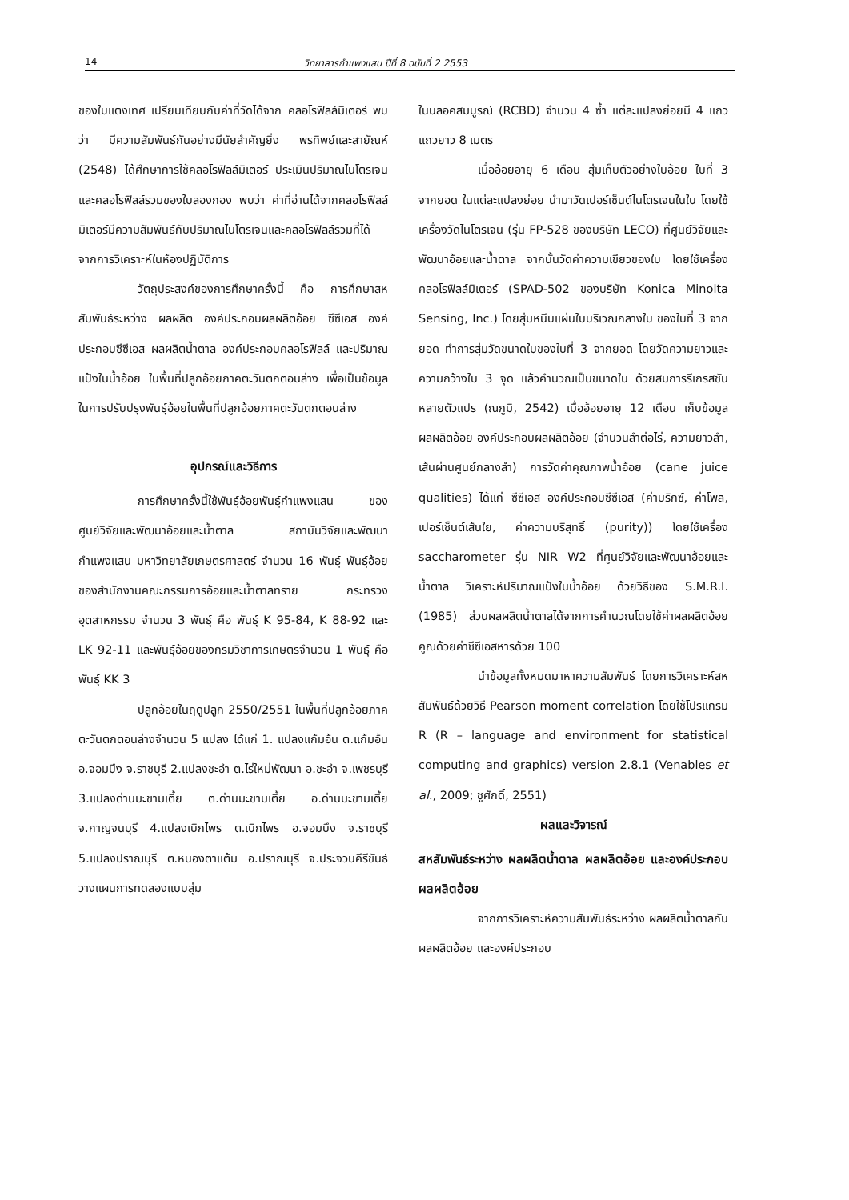14 วิทยาสารกำแพงแสน ปีที่ 8 ฉบับที่ 2 2553
ของใบแตงเทศ เปรียบเทียบกับค่าที่วัดได้จาก คลอโรฟิลล์มิเตอร์ พบว่า มีความสัมพันธ์กันอย่างมีนัยสำคัญยิ่ง พรทิพย์และสายัณห์ (2548) ได้ศึกษาการใช้คลอโรฟิลล์มิเตอร์ ประเมินปริมาณไนโตรเจนและคลอโรฟิลล์รวมของใบลองกอง พบว่า ค่าที่อ่านได้จากคลอโรฟิลล์มิเตอร์มีความสัมพันธ์กับปริมาณไนโตรเจนและคลอโรฟิลล์รวมที่ได้จากการวิเคราะห์ในห้องปฏิบัติการ
วัตถุประสงค์ของการศึกษาครั้งนี้ คือ การศึกษาสหสัมพันธ์ระหว่าง ผลผลิต องค์ประกอบผลผลิตอ้อย ซีซีเอส องค์ประกอบซีซีเอส ผลผลิตน้ำตาล องค์ประกอบคลอโรฟิลล์ และปริมาณแป้งในน้ำอ้อย ในพื้นที่ปลูกอ้อยภาคตะวันตกตอนล่าง เพื่อเป็นข้อมูลในการปรับปรุงพันธุ์อ้อยในพื้นที่ปลูกอ้อยภาคตะวันตกตอนล่าง
อุปกรณ์และวิธีการ
การศึกษาครั้งนี้ใช้พันธุ์อ้อยพันธุ์กำแพงแสน ของศูนย์วิจัยและพัฒนาอ้อยและน้ำตาล สถาบันวิจัยและพัฒนา กำแพงแสน มหาวิทยาลัยเกษตรศาสตร์ จำนวน 16 พันธุ์ พันธุ์อ้อยของสำนักงานคณะกรรมการอ้อยและน้ำตาลทราย กระทรวงอุตสาหกรรม จำนวน 3 พันธุ์ คือ พันธุ์ K 95-84, K 88-92 และ LK 92-11 และพันธุ์อ้อยของกรมวิชาการเกษตรจำนวน 1 พันธุ์ คือ พันธุ์ KK 3
ปลูกอ้อยในฤดูปลูก 2550/2551 ในพื้นที่ปลูกอ้อยภาคตะวันตกตอนล่างจำนวน 5 แปลง ได้แก่ 1. แปลงแก้มอ้น ต.แก้มอ้น อ.จอมบึง จ.ราชบุรี 2.แปลงชะอำ ต.ไร่ใหม่พัฒนา อ.ชะอำ จ.เพชรบุรี 3.แปลงด่านมะขามเตี้ย ต.ด่านมะขามเตี้ย อ.ด่านมะขามเตี้ย จ.กาญจนบุรี 4.แปลงเบิกไพร ต.เบิกไพร อ.จอมบึง จ.ราชบุรี 5.แปลงปราณบุรี ต.หนองตาแต้ม อ.ปราณบุรี จ.ประจวบคีรีขันธ์ วางแผนการทดลองแบบสุ่ม
ในบลอคสมบูรณ์ (RCBD) จำนวน 4 ซ้ำ แต่ละแปลงย่อยมี 4 แถว แถวยาว 8 เมตร
เมื่ออ้อยอายุ 6 เดือน สุ่มเก็บตัวอย่างใบอ้อย ใบที่ 3 จากยอด ในแต่ละแปลงย่อย นำมาวัดเปอร์เซ็นต์ไนโตรเจนในใบ โดยใช้เครื่องวัดไนโตรเจน (รุ่น FP-528 ของบริษัท LECO) ที่ศูนย์วิจัยและพัฒนาอ้อยและน้ำตาล จากนั้นวัดค่าความเขียวของใบ โดยใช้เครื่องคลอโรฟิลล์มิเตอร์ (SPAD-502 ของบริษัท Konica Minolta Sensing, Inc.) โดยสุ่มหนีบแผ่นใบบริเวณกลางใบ ของใบที่ 3 จากยอด ทำการสุ่มวัดขนาดใบของใบที่ 3 จากยอด โดยวัดความยาวและความกว้างใบ 3 จุด แล้วคำนวณเป็นขนาดใบ ด้วยสมการรีเกรสชันหลายตัวแปร (ณภูมิ, 2542) เมื่ออ้อยอายุ 12 เดือน เก็บข้อมูลผลผลิตอ้อย องค์ประกอบผลผลิตอ้อย (จำนวนลำต่อไร่, ความยาวลำ, เส้นผ่านศูนย์กลางลำ) การวัดค่าคุณภาพน้ำอ้อย (cane juice qualities) ได้แก่ ซีซีเอส องค์ประกอบซีซีเอส (ค่าบริกซ์, ค่าโพล, เปอร์เซ็นต์เส้นใย, ค่าความบริสุทธิ์ (purity)) โดยใช้เครื่อง saccharometer รุ่น NIR W2 ที่ศูนย์วิจัยและพัฒนาอ้อยและน้ำตาล วิเคราะห์ปริมาณแป้งในน้ำอ้อย ด้วยวิธีของ S.M.R.I. (1985) ส่วนผลผลิตน้ำตาลได้จากการคำนวณโดยใช้ค่าผลผลิตอ้อยคูณด้วยค่าซีซีเอสหารด้วย 100
นำข้อมูลทั้งหมดมาหาความสัมพันธ์ โดยการวิเคราะห์สหสัมพันธ์ด้วยวิธี Pearson moment correlation โดยใช้โปรแกรม R (R – language and environment for statistical computing and graphics) version 2.8.1 (Venables et al., 2009; ชูศักดิ์, 2551)
ผลและวิจารณ์
สหสัมพันธ์ระหว่าง ผลผลิตน้ำตาล ผลผลิตอ้อย และองค์ประกอบผลผลิตอ้อย
จากการวิเคราะห์ความสัมพันธ์ระหว่าง ผลผลิตน้ำตาลกับผลผลิตอ้อย และองค์ประกอบ